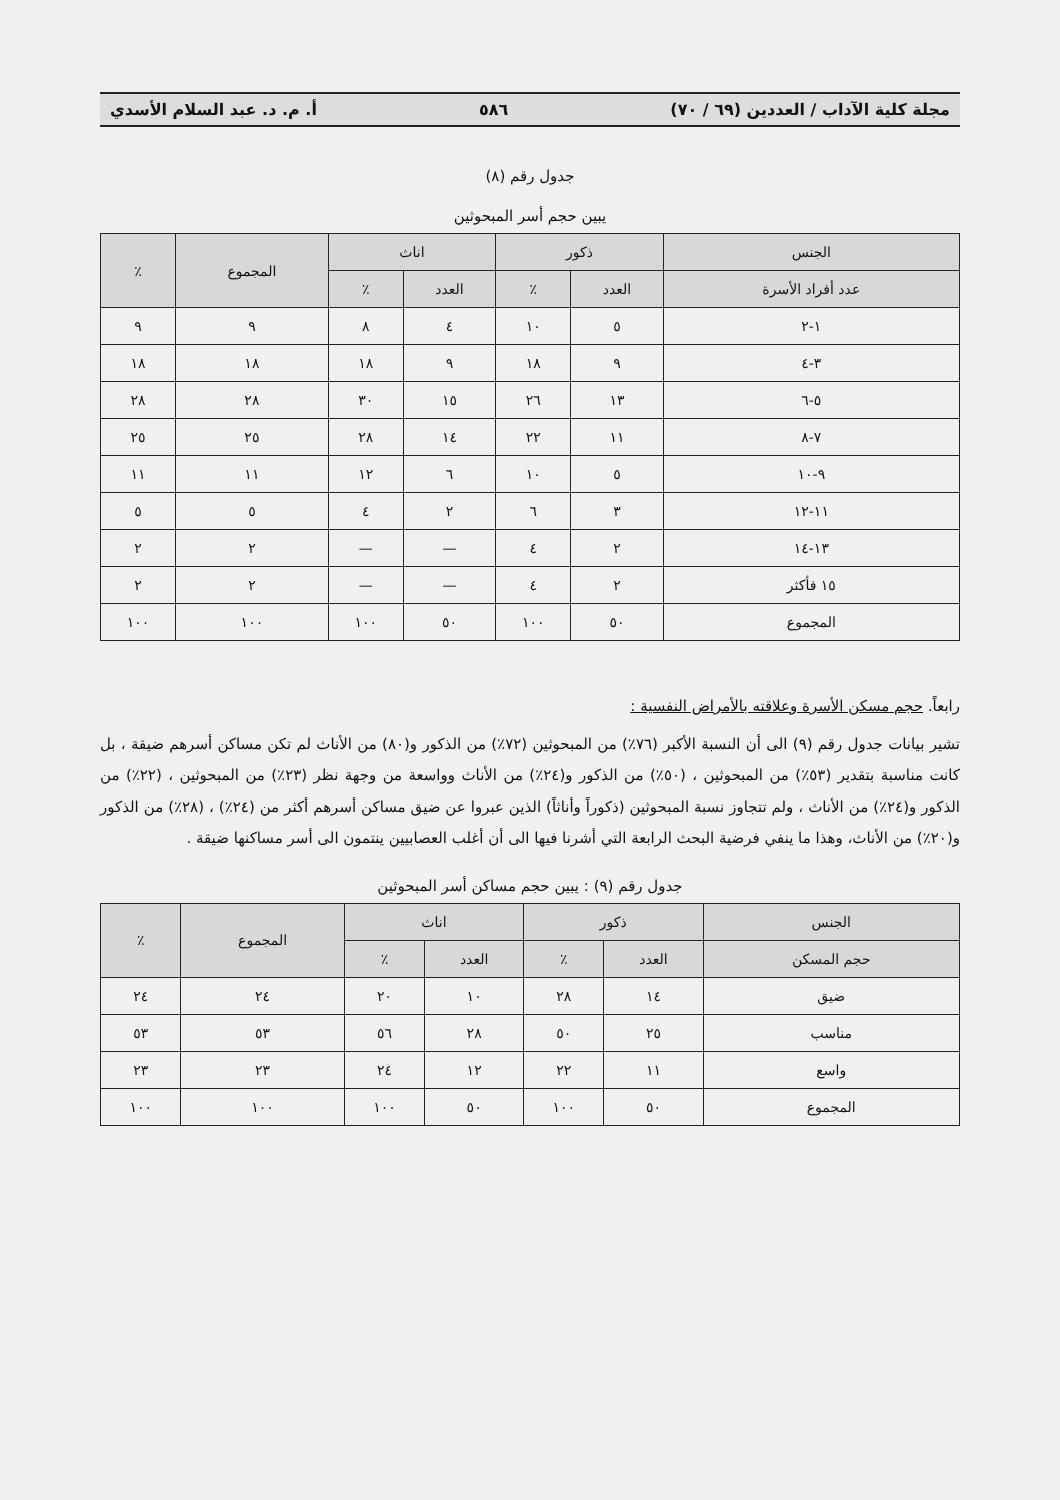مجلة كلية الآداب / العددين (٦٩ / ٧٠) ٥٨٦ أ. م. د. عبد السلام الأسدي
جدول رقم (٨)
يبين حجم أسر المبحوثين
| الجنس | ذكور | | اناث | | المجموع | ٪ |
| --- | --- | --- | --- | --- | --- | --- |
| عدد أفراد الأسرة | العدد | ٪ | العدد | ٪ | | |
| ١-٢ | ٥ | ١٠ | ٤ | ٨ | ٩ | ٩ |
| ٣-٤ | ٩ | ١٨ | ٩ | ١٨ | ١٨ | ١٨ |
| ٥-٦ | ١٣ | ٢٦ | ١٥ | ٣٠ | ٢٨ | ٢٨ |
| ٧-٨ | ١١ | ٢٢ | ١٤ | ٢٨ | ٢٥ | ٢٥ |
| ٩-١٠ | ٥ | ١٠ | ٦ | ١٢ | ١١ | ١١ |
| ١١-١٢ | ٣ | ٦ | ٢ | ٤ | ٥ | ٥ |
| ١٣-١٤ | ٢ | ٤ | — | — | ٢ | ٢ |
| ١٥ فأكثر | ٢ | ٤ | — | — | ٢ | ٢ |
| المجموع | ٥٠ | ١٠٠ | ٥٠ | ١٠٠ | ١٠٠ | ١٠٠ |
رابعاً. حجم مسكن الأسرة وعلاقته بالأمراض النفسية :
تشير بيانات جدول رقم (٩) الى أن النسبة الأكبر (٧٦٪) من المبحوثين (٧٢٪) من الذكور و(٨٠) من الأناث لم تكن مساكن أسرهم ضيقة ، بل كانت مناسبة بتقدير (٥٣٪) من المبحوثين ، (٥٠٪) من الذكور و(٢٤٪) من الأناث وواسعة من وجهة نظر (٢٣٪) من المبحوثين ، (٢٢٪) من الذكور و(٢٤٪) من الأناث ، ولم تتجاوز نسبة المبحوثين (ذكوراً وأناثاً) الذين عبروا عن ضيق مساكن أسرهم أكثر من (٢٤٪) ، (٢٨٪) من الذكور و(٢٠٪) من الأناث، وهذا ما ينفي فرضية البحث الرابعة التي أشرنا فيها الى أن أغلب العصابيين ينتمون الى أسر مساكنها ضيقة .
جدول رقم (٩) : يبين حجم مساكن أسر المبحوثين
| الجنس | ذكور | | اناث | | المجموع | ٪ |
| --- | --- | --- | --- | --- | --- | --- |
| حجم المسكن | العدد | ٪ | العدد | ٪ | | |
| ضيق | ١٤ | ٢٨ | ١٠ | ٢٠ | ٢٤ | ٢٤ |
| مناسب | ٢٥ | ٥٠ | ٢٨ | ٥٦ | ٥٣ | ٥٣ |
| واسع | ١١ | ٢٢ | ١٢ | ٢٤ | ٢٣ | ٢٣ |
| المجموع | ٥٠ | ١٠٠ | ٥٠ | ١٠٠ | ١٠٠ | ١٠٠ |